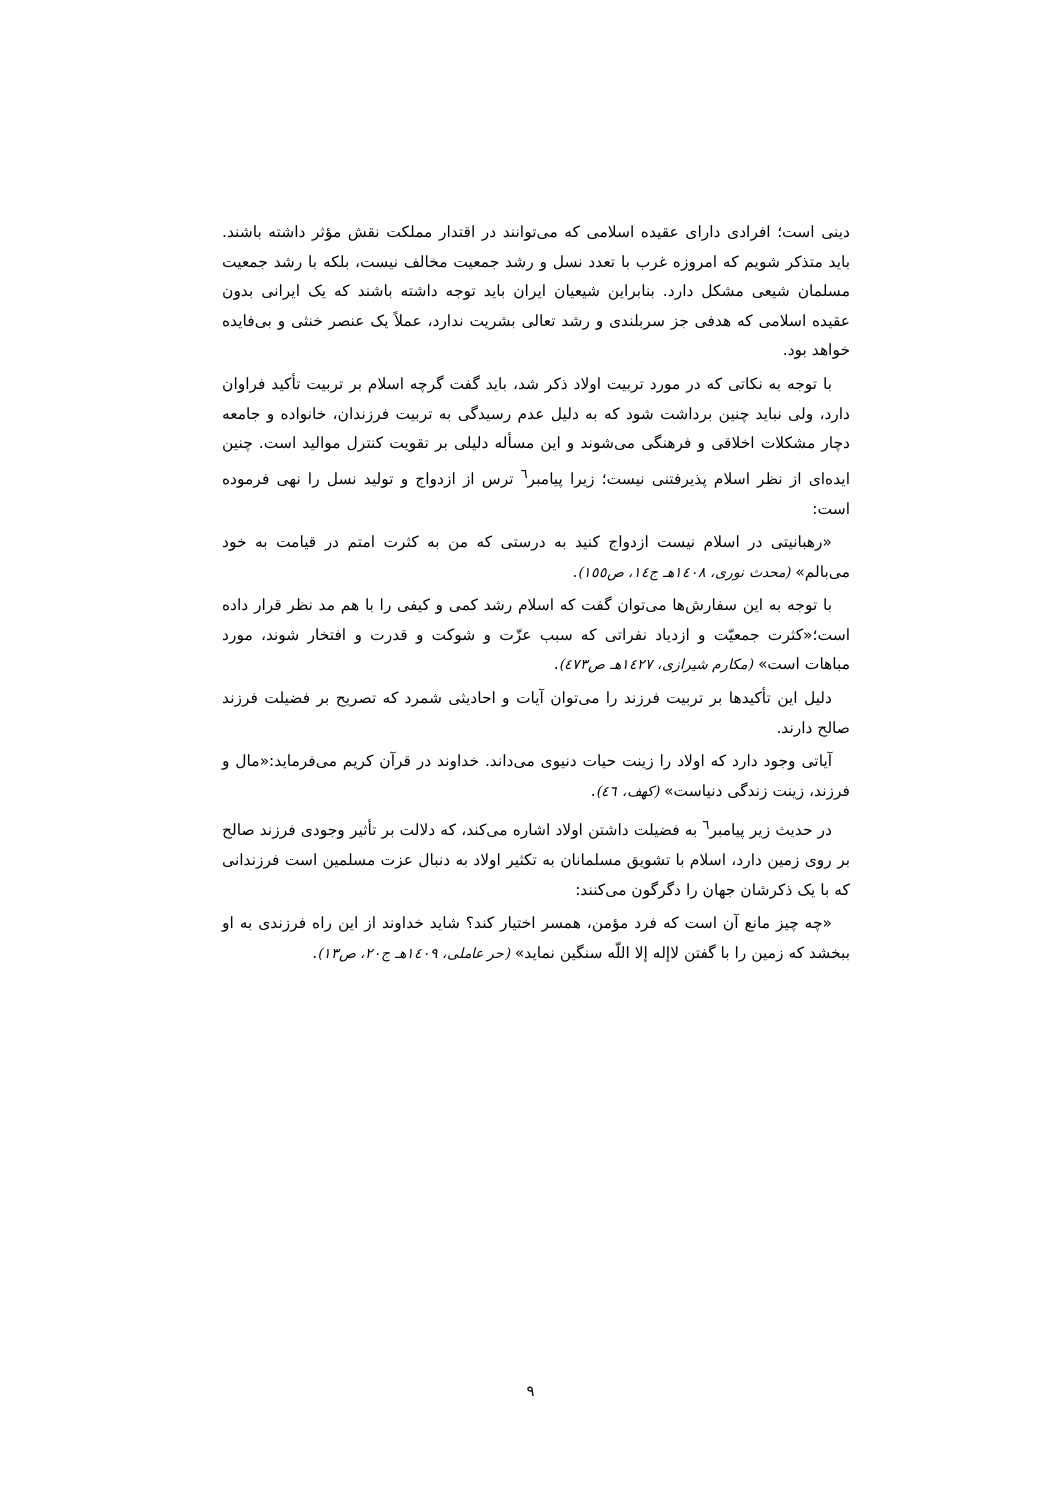دینی است؛ افرادی دارای عقیده اسلامی که می‌توانند در اقتدار مملکت نقش مؤثر داشته باشند. باید متذکر شویم که امروزه غرب با تعدد نسل و رشد جمعیت مخالف نیست، بلکه با رشد جمعیت مسلمان شیعی مشکل دارد. بنابراین شیعیان ایران باید توجه داشته باشند که یک ایرانی بدون عقیده اسلامی که هدفی جز سربلندی و رشد تعالی بشریت ندارد، عملاً یک عنصر خنثی و بی‌فایده خواهد بود.
با توجه به نکاتی که در مورد تربیت اولاد ذکر شد، باید گفت گرچه اسلام بر تربیت تأکید فراوان دارد، ولی نباید چنین برداشت شود که به دلیل عدم رسیدگی به تربیت فرزندان، خانواده و جامعه دچار مشکلات اخلاقی و فرهنگی می‌شوند و این مسأله دلیلی بر تقویت کنترل موالید است. چنین ایده‌ای از نظر اسلام پذیرفتنی نیست؛ زیرا پیامبر<sup>٦</sup> ترس از ازدواج و تولید نسل را نهی فرموده است:
«رهبانیتی در اسلام نیست ازدواج کنید به درستی که من به کثرت امتم در قیامت به خود می‌بالم» (محدث نوری، ١٤٠٨هـ ج١٤، ص١٥٥).
با توجه به این سفارش‌ها می‌توان گفت که اسلام رشد کمی و کیفی را با هم مد نظر قرار داده است؛«کثرت جمعیّت و ازدیاد نفراتی که سبب عزّت و شوکت و قدرت و افتخار شوند، مورد مباهات است» (مکارم شیرازی، ١٤٢٧هـ ص٤٧٣).
دلیل این تأکیدها بر تربیت فرزند را می‌توان آیات و احادیثی شمرد که تصریح بر فضیلت فرزند صالح دارند.
آیاتی وجود دارد که اولاد را زینت حیات دنیوی می‌داند. خداوند در قرآن کریم می‌فرماید:«مال و فرزند، زینت زندگی دنیاست» (کهف، ٤٦).
در حدیث زیر پیامبر<sup>٦</sup> به فضیلت داشتن اولاد اشاره می‌کند، که دلالت بر تأثیر وجودی فرزند صالح بر روی زمین دارد، اسلام با تشویق مسلمانان به تکثیر اولاد به دنبال عزت مسلمین است فرزندانی که با یک ذکرشان جهان را دگرگون می‌کنند:
«چه چیز مانع آن است که فرد مؤمن، همسر اختیار کند؟ شاید خداوند از این راه فرزندی به او ببخشد که زمین را با گفتن لاإله إلا اللّه سنگین نماید» (حر عاملی، ١٤٠٩هـ ج٢٠، ص١٣).
٩